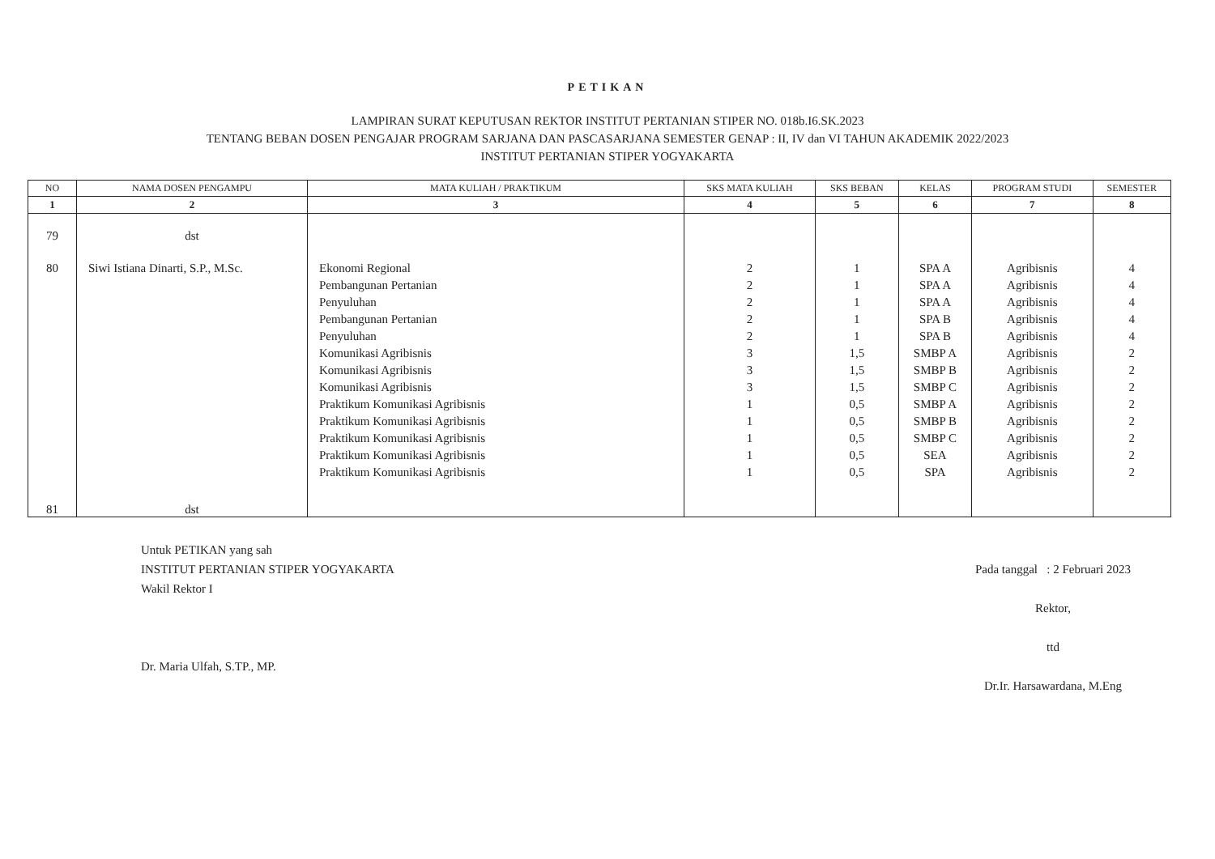PETIKAN
LAMPIRAN SURAT KEPUTUSAN REKTOR INSTITUT PERTANIAN STIPER NO. 018b.I6.SK.2023
TENTANG BEBAN DOSEN PENGAJAR PROGRAM SARJANA DAN PASCASARJANA SEMESTER GENAP : II, IV dan VI TAHUN AKADEMIK 2022/2023
INSTITUT PERTANIAN STIPER YOGYAKARTA
| NO | NAMA DOSEN PENGAMPU | MATA KULIAH / PRAKTIKUM | SKS MATA KULIAH | SKS BEBAN | KELAS | PROGRAM STUDI | SEMESTER |
| --- | --- | --- | --- | --- | --- | --- | --- |
| 1 | 2 | 3 | 4 | 5 | 6 | 7 | 8 |
| 79 | dst | | | | | | |
| 80 | Siwi Istiana Dinarti, S.P., M.Sc. | Ekonomi Regional | 2 | 1 | SPA A | Agribisnis | 4 |
| | | Pembangunan Pertanian | 2 | 1 | SPA A | Agribisnis | 4 |
| | | Penyuluhan | 2 | 1 | SPA A | Agribisnis | 4 |
| | | Pembangunan Pertanian | 2 | 1 | SPA B | Agribisnis | 4 |
| | | Penyuluhan | 2 | 1 | SPA B | Agribisnis | 4 |
| | | Komunikasi Agribisnis | 3 | 1,5 | SMBP A | Agribisnis | 2 |
| | | Komunikasi Agribisnis | 3 | 1,5 | SMBP B | Agribisnis | 2 |
| | | Komunikasi Agribisnis | 3 | 1,5 | SMBP C | Agribisnis | 2 |
| | | Praktikum Komunikasi Agribisnis | 1 | 0,5 | SMBP A | Agribisnis | 2 |
| | | Praktikum Komunikasi Agribisnis | 1 | 0,5 | SMBP B | Agribisnis | 2 |
| | | Praktikum Komunikasi Agribisnis | 1 | 0,5 | SMBP C | Agribisnis | 2 |
| | | Praktikum Komunikasi Agribisnis | 1 | 0,5 | SEA | Agribisnis | 2 |
| | | Praktikum Komunikasi Agribisnis | 1 | 0,5 | SPA | Agribisnis | 2 |
| 81 | dst | | | | | | |
Untuk PETIKAN yang sah
INSTITUT PERTANIAN STIPER YOGYAKARTA
Wakil Rektor I
Dr. Maria Ulfah, S.TP., MP.
Pada tanggal : 2 Februari 2023
Rektor,
ttd
Dr.Ir. Harsawardana, M.Eng